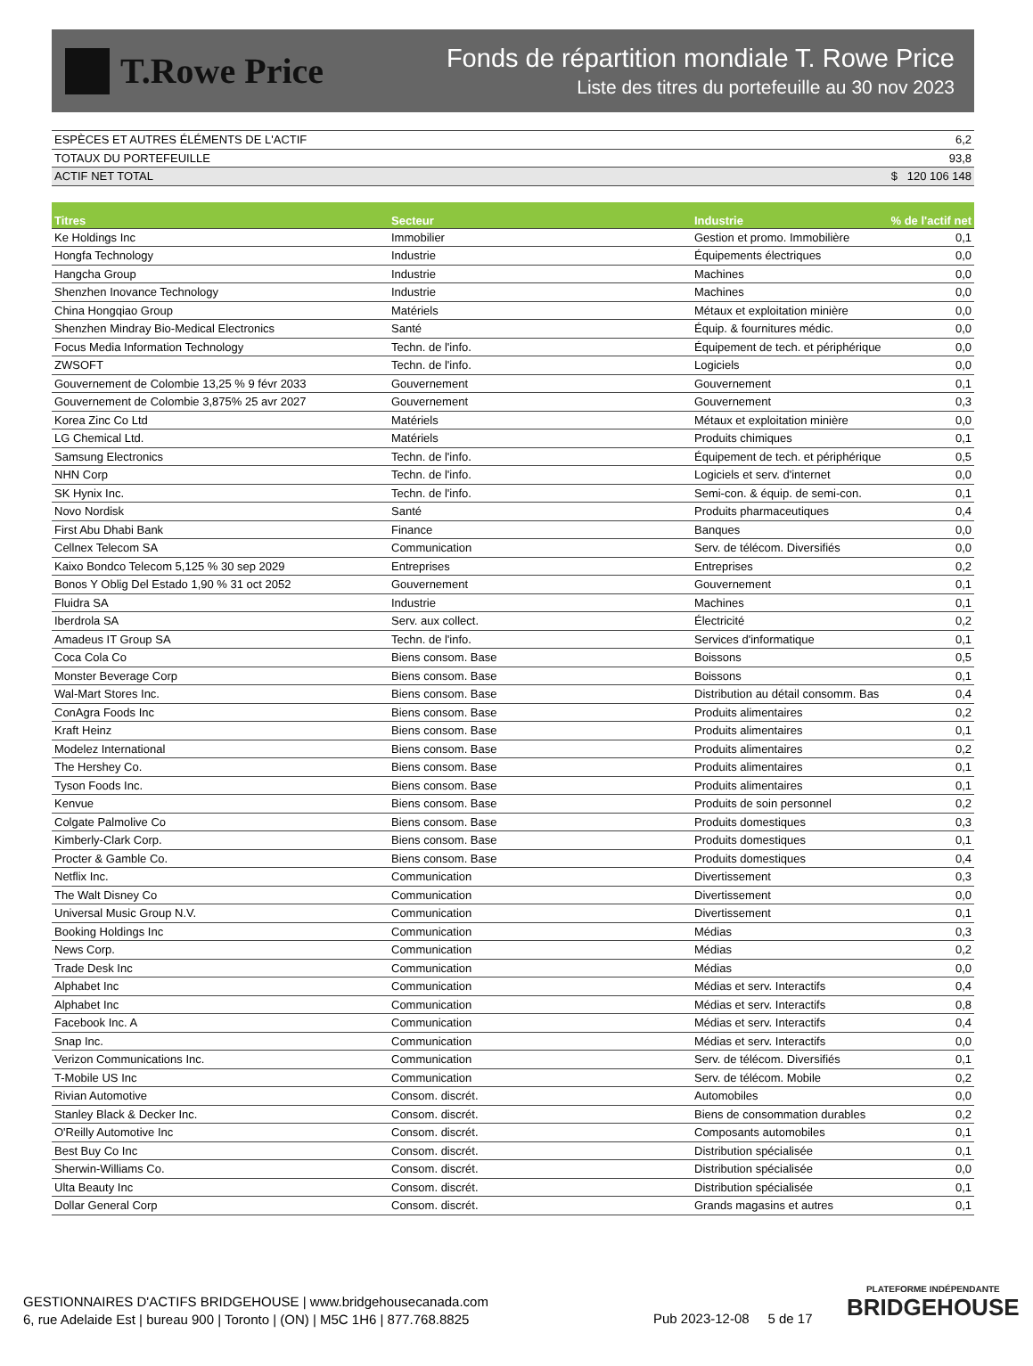T.Rowe Price
Fonds de répartition mondiale T. Rowe Price
Liste des titres du portefeuille au 30 nov 2023
| ESPÈCES ET AUTRES ÉLÉMENTS DE L'ACTIF | 6,2 |
| TOTAUX DU PORTEFEUILLE | 93,8 |
| ACTIF NET TOTAL | $ 120 106 148 |
| Titres | Secteur | Industrie | % de l'actif net |
| --- | --- | --- | --- |
| Ke Holdings Inc | Immobilier | Gestion et promo. Immobilière | 0,1 |
| Hongfa Technology | Industrie | Équipements électriques | 0,0 |
| Hangcha Group | Industrie | Machines | 0,0 |
| Shenzhen Inovance Technology | Industrie | Machines | 0,0 |
| China Hongqiao Group | Matériels | Métaux et exploitation minière | 0,0 |
| Shenzhen Mindray Bio-Medical Electronics | Santé | Équip. & fournitures médic. | 0,0 |
| Focus Media Information Technology | Techn. de l'info. | Équipement de tech. et périphérique | 0,0 |
| ZWSOFT | Techn. de l'info. | Logiciels | 0,0 |
| Gouvernement de Colombie 13,25 % 9 févr 2033 | Gouvernement | Gouvernement | 0,1 |
| Gouvernement de Colombie 3,875% 25 avr 2027 | Gouvernement | Gouvernement | 0,3 |
| Korea Zinc Co Ltd | Matériels | Métaux et exploitation minière | 0,0 |
| LG Chemical Ltd. | Matériels | Produits chimiques | 0,1 |
| Samsung Electronics | Techn. de l'info. | Équipement de tech. et périphérique | 0,5 |
| NHN Corp | Techn. de l'info. | Logiciels et serv. d'internet | 0,0 |
| SK Hynix Inc. | Techn. de l'info. | Semi-con. & équip. de semi-con. | 0,1 |
| Novo Nordisk | Santé | Produits pharmaceutiques | 0,4 |
| First Abu Dhabi Bank | Finance | Banques | 0,0 |
| Cellnex Telecom SA | Communication | Serv. de télécom. Diversifiés | 0,0 |
| Kaixo Bondco Telecom 5,125 % 30 sep 2029 | Entreprises | Entreprises | 0,2 |
| Bonos Y Oblig Del Estado 1,90 % 31 oct 2052 | Gouvernement | Gouvernement | 0,1 |
| Fluidra SA | Industrie | Machines | 0,1 |
| Iberdrola SA | Serv. aux collect. | Électricité | 0,2 |
| Amadeus IT Group SA | Techn. de l'info. | Services d'informatique | 0,1 |
| Coca Cola Co | Biens consom. Base | Boissons | 0,5 |
| Monster Beverage Corp | Biens consom. Base | Boissons | 0,1 |
| Wal-Mart Stores Inc. | Biens consom. Base | Distribution au détail consomm. Bas | 0,4 |
| ConAgra Foods Inc | Biens consom. Base | Produits alimentaires | 0,2 |
| Kraft Heinz | Biens consom. Base | Produits alimentaires | 0,1 |
| Modelez International | Biens consom. Base | Produits alimentaires | 0,2 |
| The Hershey Co. | Biens consom. Base | Produits alimentaires | 0,1 |
| Tyson Foods Inc. | Biens consom. Base | Produits alimentaires | 0,1 |
| Kenvue | Biens consom. Base | Produits de soin personnel | 0,2 |
| Colgate Palmolive Co | Biens consom. Base | Produits domestiques | 0,3 |
| Kimberly-Clark Corp. | Biens consom. Base | Produits domestiques | 0,1 |
| Procter & Gamble Co. | Biens consom. Base | Produits domestiques | 0,4 |
| Netflix Inc. | Communication | Divertissement | 0,3 |
| The Walt Disney Co | Communication | Divertissement | 0,0 |
| Universal Music Group N.V. | Communication | Divertissement | 0,1 |
| Booking Holdings Inc | Communication | Médias | 0,3 |
| News Corp. | Communication | Médias | 0,2 |
| Trade Desk Inc | Communication | Médias | 0,0 |
| Alphabet Inc | Communication | Médias et serv. Interactifs | 0,4 |
| Alphabet Inc | Communication | Médias et serv. Interactifs | 0,8 |
| Facebook Inc. A | Communication | Médias et serv. Interactifs | 0,4 |
| Snap Inc. | Communication | Médias et serv. Interactifs | 0,0 |
| Verizon Communications Inc. | Communication | Serv. de télécom. Diversifiés | 0,1 |
| T-Mobile US Inc | Communication | Serv. de télécom. Mobile | 0,2 |
| Rivian Automotive | Consom. discrét. | Automobiles | 0,0 |
| Stanley Black & Decker Inc. | Consom. discrét. | Biens de consommation durables | 0,2 |
| O'Reilly Automotive Inc | Consom. discrét. | Composants automobiles | 0,1 |
| Best Buy Co Inc | Consom. discrét. | Distribution spécialisée | 0,1 |
| Sherwin-Williams Co. | Consom. discrét. | Distribution spécialisée | 0,0 |
| Ulta Beauty Inc | Consom. discrét. | Distribution spécialisée | 0,1 |
| Dollar General Corp | Consom. discrét. | Grands magasins et autres | 0,1 |
GESTIONNAIRES D'ACTIFS BRIDGEHOUSE | www.bridgehousecanada.com
6, rue Adelaide Est | bureau 900 | Toronto | (ON) | M5C 1H6 | 877.768.8825
Pub 2023-12-08 5 de 17
PLATEFORME INDÉPENDANTE
BRIDGEHOUSE